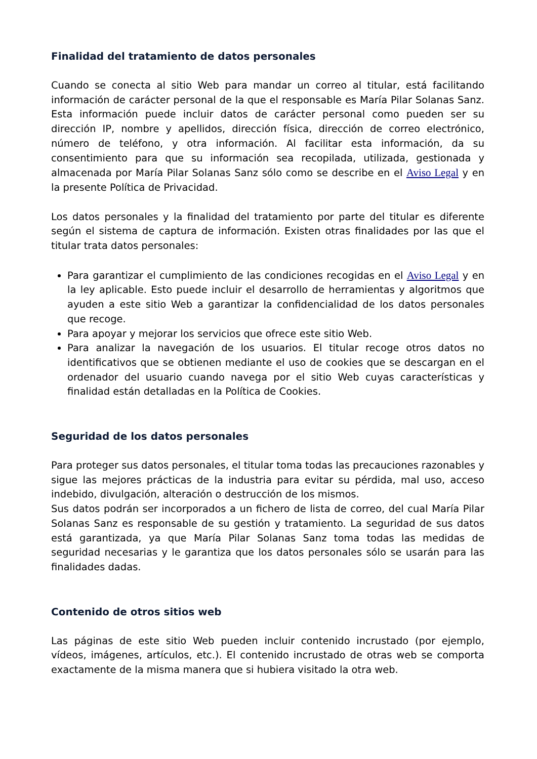Finalidad del tratamiento de datos personales
Cuando se conecta al sitio Web para mandar un correo al titular, está facilitando información de carácter personal de la que el responsable es María Pilar Solanas Sanz. Esta información puede incluir datos de carácter personal como pueden ser su dirección IP, nombre y apellidos, dirección física, dirección de correo electrónico, número de teléfono, y otra información. Al facilitar esta información, da su consentimiento para que su información sea recopilada, utilizada, gestionada y almacenada por María Pilar Solanas Sanz sólo como se describe en el Aviso Legal y en la presente Política de Privacidad.
Los datos personales y la finalidad del tratamiento por parte del titular es diferente según el sistema de captura de información. Existen otras finalidades por las que el titular trata datos personales:
Para garantizar el cumplimiento de las condiciones recogidas en el Aviso Legal y en la ley aplicable. Esto puede incluir el desarrollo de herramientas y algoritmos que ayuden a este sitio Web a garantizar la confidencialidad de los datos personales que recoge.
Para apoyar y mejorar los servicios que ofrece este sitio Web.
Para analizar la navegación de los usuarios. El titular recoge otros datos no identificativos que se obtienen mediante el uso de cookies que se descargan en el ordenador del usuario cuando navega por el sitio Web cuyas características y finalidad están detalladas en la Política de Cookies.
Seguridad de los datos personales
Para proteger sus datos personales, el titular toma todas las precauciones razonables y sigue las mejores prácticas de la industria para evitar su pérdida, mal uso, acceso indebido, divulgación, alteración o destrucción de los mismos.
Sus datos podrán ser incorporados a un fichero de lista de correo, del cual María Pilar Solanas Sanz es responsable de su gestión y tratamiento. La seguridad de sus datos está garantizada, ya que María Pilar Solanas Sanz toma todas las medidas de seguridad necesarias y le garantiza que los datos personales sólo se usarán para las finalidades dadas.
Contenido de otros sitios web
Las páginas de este sitio Web pueden incluir contenido incrustado (por ejemplo, vídeos, imágenes, artículos, etc.). El contenido incrustado de otras web se comporta exactamente de la misma manera que si hubiera visitado la otra web.